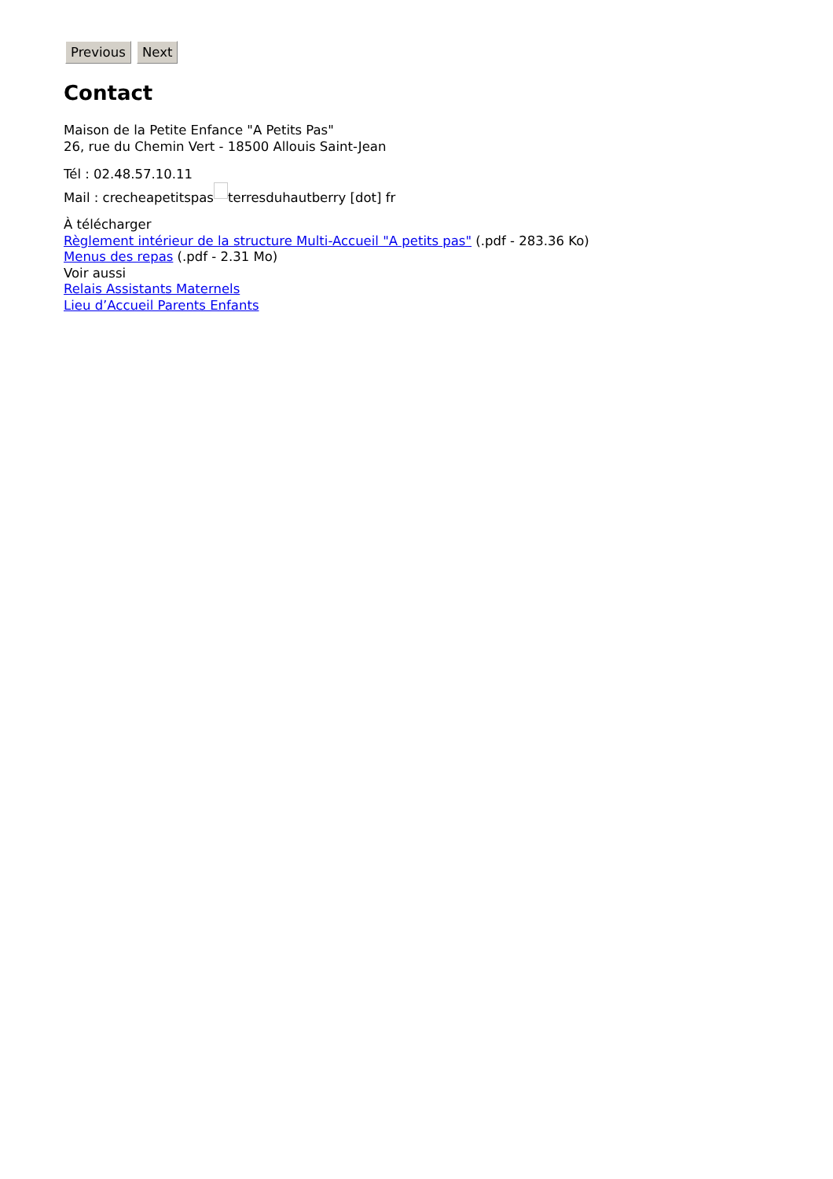Previous Next
Contact
Maison de la Petite Enfance "A Petits Pas"
26, rue du Chemin Vert - 18500 Allouis Saint-Jean
Tél : 02.48.57.10.11
Mail : crecheapetitspas terresduhautberry [dot] fr
À télécharger
Règlement intérieur de la structure Multi-Accueil "A petits pas" (.pdf - 283.36 Ko)
Menus des repas (.pdf - 2.31 Mo)
Voir aussi
Relais Assistants Maternels
Lieu d’Accueil Parents Enfants